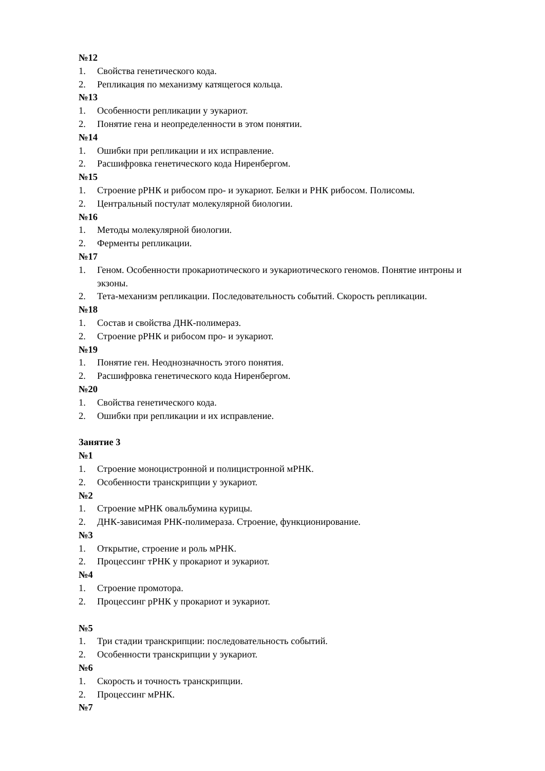№12
1. Свойства генетического кода.
2. Репликация по механизму катящегося кольца.
№13
1. Особенности репликации у эукариот.
2. Понятие гена и неопределенности в этом понятии.
№14
1. Ошибки при репликации и их исправление.
2. Расшифровка генетического кода Ниренбергом.
№15
1. Строение рРНК и рибосом про- и эукариот. Белки и РНК рибосом. Полисомы.
2. Центральный постулат молекулярной биологии.
№16
1. Методы молекулярной биологии.
2. Ферменты репликации.
№17
1. Геном. Особенности прокариотического и эукариотического геномов. Понятие интроны и экзоны.
2. Тета-механизм репликации. Последовательность событий. Скорость репликации.
№18
1. Состав и свойства ДНК-полимераз.
2. Строение рРНК и рибосом про- и эукариот.
№19
1. Понятие ген. Неоднозначность этого понятия.
2. Расшифровка генетического кода Ниренбергом.
№20
1. Свойства генетического кода.
2. Ошибки при репликации и их исправление.
Занятие 3
№1
1. Строение моноцистронной и полицистронной мРНК.
2. Особенности транскрипции у эукариот.
№2
1. Строение мРНК овальбумина курицы.
2. ДНК-зависимая РНК-полимераза. Строение, функционирование.
№3
1. Открытие, строение и роль мРНК.
2. Процессинг тРНК у прокариот и эукариот.
№4
1. Строение промотора.
2. Процессинг рРНК у прокариот и эукариот.
№5
1. Три стадии транскрипции: последовательность событий.
2. Особенности транскрипции у эукариот.
№6
1. Скорость и точность транскрипции.
2. Процессинг мРНК.
№7